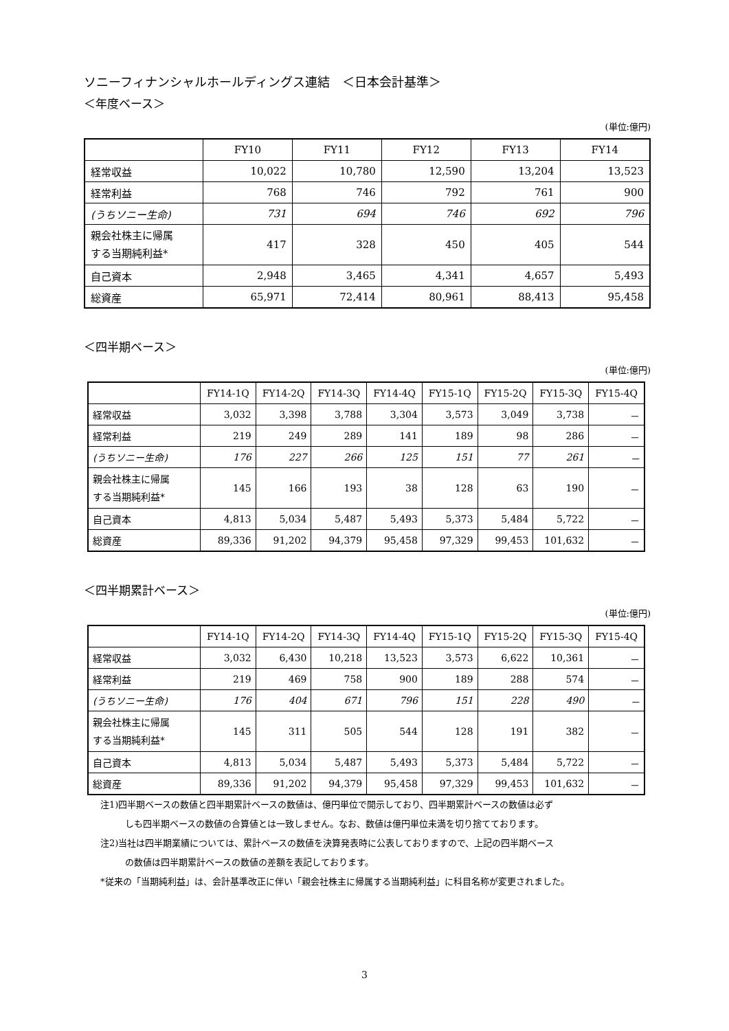ソニーフィナンシャルホールディングス連結　＜日本会計基準＞
＜年度ベース＞
(単位:億円)
| | FY10 | FY11 | FY12 | FY13 | FY14 |
| --- | --- | --- | --- | --- | --- |
| 経常収益 | 10,022 | 10,780 | 12,590 | 13,204 | 13,523 |
| 経常利益 | 768 | 746 | 792 | 761 | 900 |
| (うちソニー生命) | 731 | 694 | 746 | 692 | 796 |
| 親会社株主に帰属 する当期純利益* | 417 | 328 | 450 | 405 | 544 |
| 自己資本 | 2,948 | 3,465 | 4,341 | 4,657 | 5,493 |
| 総資産 | 65,971 | 72,414 | 80,961 | 88,413 | 95,458 |
＜四半期ベース＞
(単位:億円)
| | FY14-1Q | FY14-2Q | FY14-3Q | FY14-4Q | FY15-1Q | FY15-2Q | FY15-3Q | FY15-4Q |
| --- | --- | --- | --- | --- | --- | --- | --- | --- |
| 経常収益 | 3,032 | 3,398 | 3,788 | 3,304 | 3,573 | 3,049 | 3,738 | － |
| 経常利益 | 219 | 249 | 289 | 141 | 189 | 98 | 286 | － |
| (うちソニー生命) | 176 | 227 | 266 | 125 | 151 | 77 | 261 | － |
| 親会社株主に帰属 する当期純利益* | 145 | 166 | 193 | 38 | 128 | 63 | 190 | － |
| 自己資本 | 4,813 | 5,034 | 5,487 | 5,493 | 5,373 | 5,484 | 5,722 | － |
| 総資産 | 89,336 | 91,202 | 94,379 | 95,458 | 97,329 | 99,453 | 101,632 | － |
＜四半期累計ベース＞
(単位:億円)
| | FY14-1Q | FY14-2Q | FY14-3Q | FY14-4Q | FY15-1Q | FY15-2Q | FY15-3Q | FY15-4Q |
| --- | --- | --- | --- | --- | --- | --- | --- | --- |
| 経常収益 | 3,032 | 6,430 | 10,218 | 13,523 | 3,573 | 6,622 | 10,361 | － |
| 経常利益 | 219 | 469 | 758 | 900 | 189 | 288 | 574 | － |
| (うちソニー生命) | 176 | 404 | 671 | 796 | 151 | 228 | 490 | － |
| 親会社株主に帰属 する当期純利益* | 145 | 311 | 505 | 544 | 128 | 191 | 382 | － |
| 自己資本 | 4,813 | 5,034 | 5,487 | 5,493 | 5,373 | 5,484 | 5,722 | － |
| 総資産 | 89,336 | 91,202 | 94,379 | 95,458 | 97,329 | 99,453 | 101,632 | － |
注1)四半期ベースの数値と四半期累計ベースの数値は、億円単位で開示しており、四半期累計ベースの数値は必ず
しも四半期ベースの数値の合算値とは一致しません。なお、数値は億円単位未満を切り捨てております。
注2)当社は四半期業績については、累計ベースの数値を決算発表時に公表しておりますので、上記の四半期ベース
の数値は四半期累計ベースの数値の差額を表記しております。
*従来の「当期純利益」は、会計基準改正に伴い「親会社株主に帰属する当期純利益」に科目名称が変更されました。
3